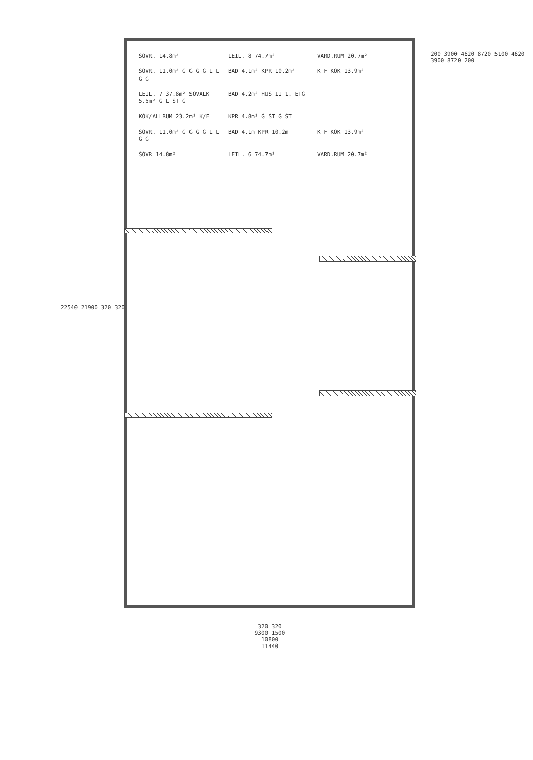SOVR. 14.8m²
LEIL. 8 74.7m²
VARD.RUM 20.7m²
SOVR. 11.0m² G G G G L L G G
BAD 4.1m² KPR 10.2m²
K F KOK 13.9m²
LEIL. 7 37.8m² SOVALK 5.5m² G L ST G
BAD 4.2m² HUS II 1. ETG
KOK/ALLRUM 23.2m² K/F
KPR 4.8m² G ST G ST
SOVR. 11.0m² G G G G L L G G
BAD 4.1m KPR 10.2m
K F KOK 13.9m²
SOVR 14.8m²
LEIL. 6 74.7m²
VARD.RUM 20.7m²
22540 21900 320 320
200 3900 4620 8720 5100 4620 3900 8720 200
320 320
9300 1500
10800
11440